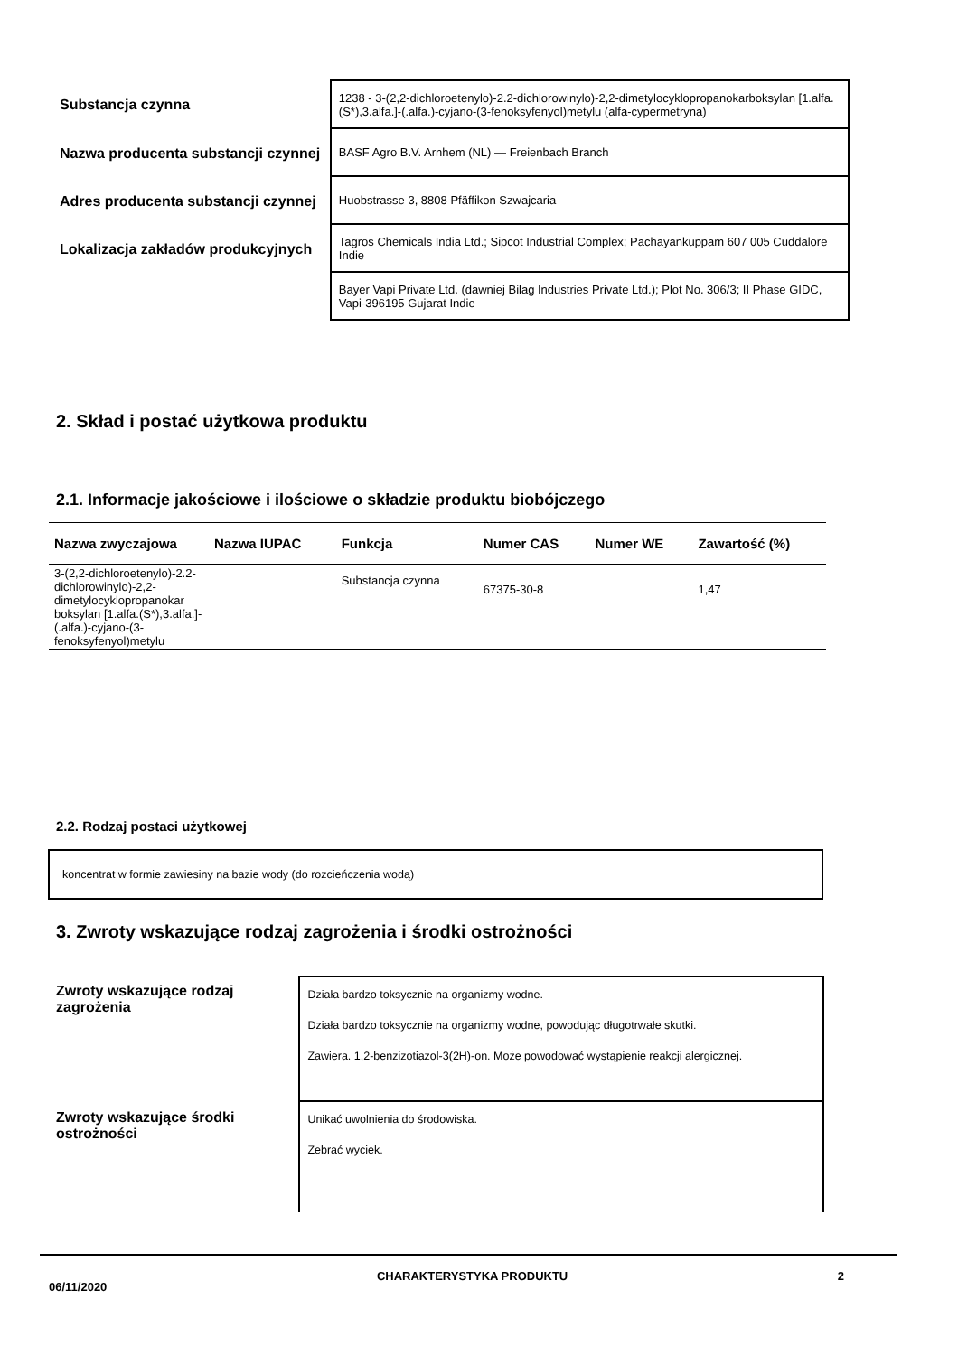Substancja czynna
1238 - 3-(2,2-dichloroetenylo)-2.2-dichlorowinylo)-2,2-dimetylocyklopropanokarboksylan [1.alfa.(S*),3.alfa.]-(.alfa.)-cyjano-(3-fenoksyfenyol)metylu (alfa-cypermetryna)
Nazwa producenta substancji czynnej
BASF Agro B.V. Arnhem (NL) — Freienbach Branch
Adres producenta substancji czynnej
Huobstrasse 3, 8808 Pfäffikon Szwajcaria
Lokalizacja zakładów produkcyjnych
Tagros Chemicals India Ltd.; Sipcot Industrial Complex; Pachayankuppam 607 005 Cuddalore Indie
Bayer Vapi Private Ltd. (dawniej Bilag Industries Private Ltd.); Plot No. 306/3; II Phase GIDC, Vapi-396195 Gujarat Indie
2. Skład i postać użytkowa produktu
2.1. Informacje jakościowe i ilościowe o składzie produktu biobójczego
| Nazwa zwyczajowa | Nazwa IUPAC | Funkcja | Numer CAS | Numer WE | Zawartość (%) |
| --- | --- | --- | --- | --- | --- |
| 3-(2,2-dichloroetenylo)-2.2-dichlorowinylo)-2,2-dimetylocyklopropanokar boksylan [1.alfa.(S*),3.alfa.]-(.alfa.)-cyjano-(3-fenoksyfenyol)metylu | | Substancja czynna | 67375-30-8 | | 1,47 |
2.2. Rodzaj postaci użytkowej
koncentrat w formie zawiesiny na bazie wody (do rozcieńczenia wodą)
3. Zwroty wskazujące rodzaj zagrożenia i środki ostrożności
Zwroty wskazujące rodzaj zagrożenia
Działa bardzo toksycznie na organizmy wodne.
Działa bardzo toksycznie na organizmy wodne, powodując długotrwałe skutki.
Zawiera. 1,2-benzizotiazol-3(2H)-on. Może powodować wystąpienie reakcji alergicznej.
Zwroty wskazujące środki ostrożności
Unikać uwolnienia do środowiska.
Zebrać wyciek.
06/11/2020 CHARAKTERYSTYKA PRODUKTU 2